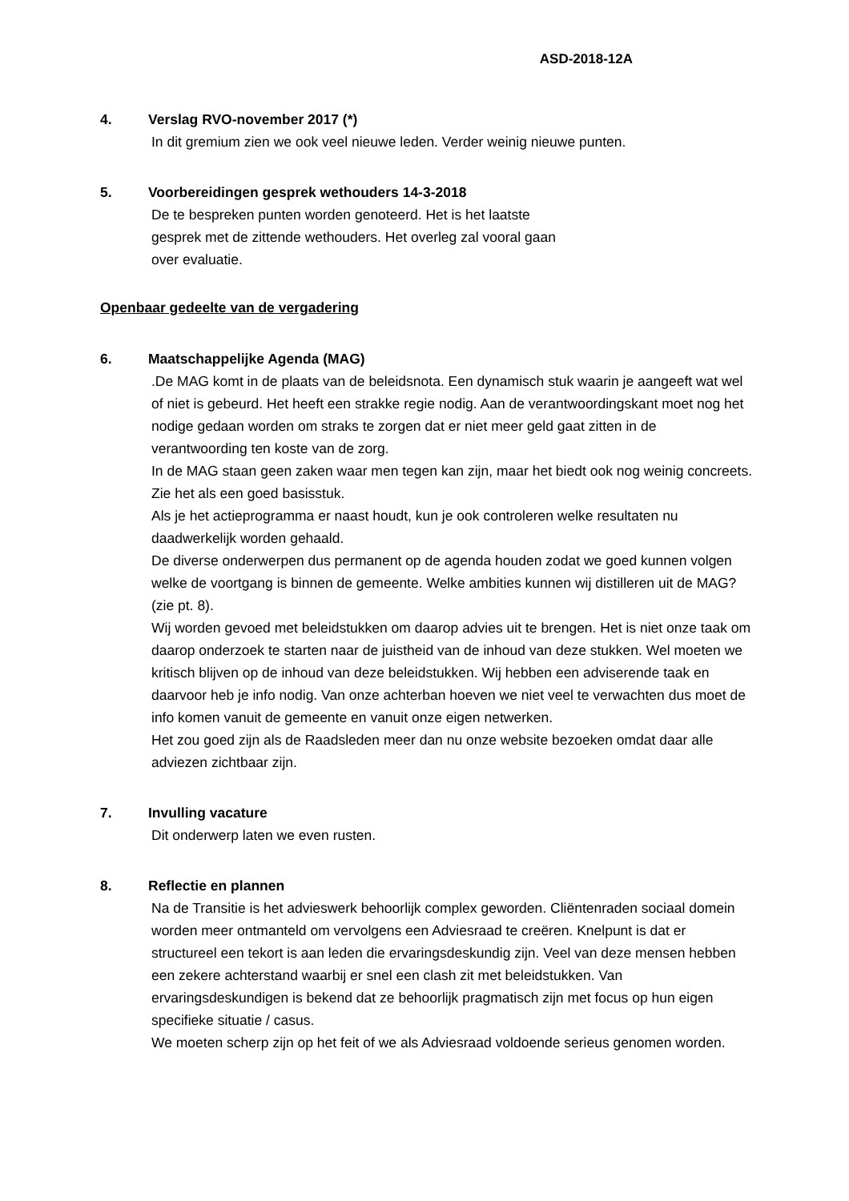ASD-2018-12A
4. Verslag RVO-november 2017 (*)
In dit gremium zien we ook veel nieuwe leden. Verder weinig nieuwe punten.
5. Voorbereidingen gesprek wethouders 14-3-2018
De te bespreken punten worden genoteerd. Het is het laatste
gesprek met de zittende wethouders. Het overleg zal vooral gaan
over evaluatie.
Openbaar gedeelte van de vergadering
6. Maatschappelijke Agenda (MAG)
.De MAG komt in de plaats van de beleidsnota. Een dynamisch stuk waarin je aangeeft wat wel of niet is gebeurd. Het heeft een strakke regie nodig. Aan de verantwoordingskant moet nog het nodige gedaan worden om straks te zorgen dat er niet meer geld gaat zitten in de verantwoording ten koste van de zorg.
In de MAG staan geen zaken waar men tegen kan zijn, maar het biedt ook nog weinig concreets. Zie het als een goed basisstuk.
Als je het actieprogramma er naast houdt, kun je ook controleren welke resultaten nu daadwerkelijk worden gehaald.
De diverse onderwerpen dus permanent op de agenda houden zodat we goed kunnen volgen welke de voortgang is binnen de gemeente. Welke ambities kunnen wij distilleren uit de MAG? (zie pt. 8).
Wij worden gevoed met beleidstukken om daarop advies uit te brengen. Het is niet onze taak om daarop onderzoek te starten naar de juistheid van de inhoud van deze stukken. Wel moeten we kritisch blijven op de inhoud van deze beleidstukken. Wij hebben een adviserende taak en daarvoor heb je info nodig. Van onze achterban hoeven we niet veel te verwachten dus moet de info komen vanuit de gemeente en vanuit onze eigen netwerken.
Het zou goed zijn als de Raadsleden meer dan nu onze website bezoeken omdat daar alle adviezen zichtbaar zijn.
7. Invulling vacature
Dit onderwerp laten we even rusten.
8. Reflectie en plannen
Na de Transitie is het advieswerk behoorlijk complex geworden. Cliëntenraden sociaal domein worden meer ontmanteld om vervolgens een Adviesraad te creëren. Knelpunt is dat er structureel een tekort is aan leden die ervaringsdeskundig zijn. Veel van deze mensen hebben een zekere achterstand waarbij er snel een clash zit met beleidstukken. Van ervaringsdeskundigen is bekend dat ze behoorlijk pragmatisch zijn met focus op hun eigen specifieke situatie / casus.
We moeten scherp zijn op het feit of we als Adviesraad voldoende serieus genomen worden.